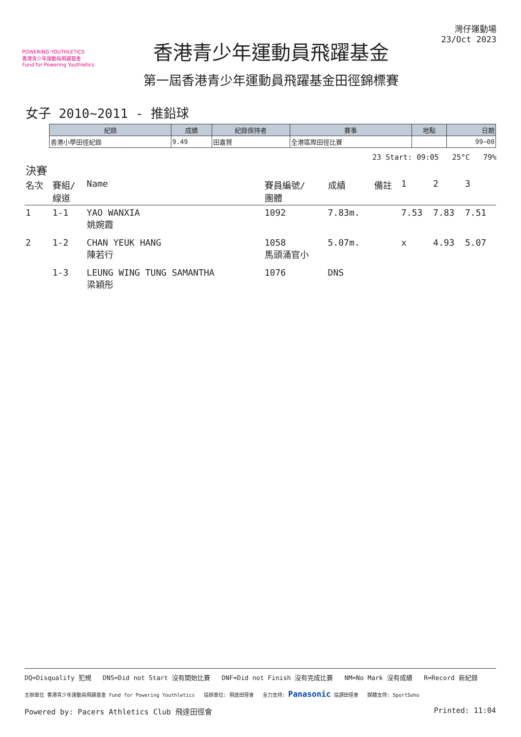POWERING YOUTHLETICS
香港青少年運動員飛躍基金
Fund for Powering Youthletics
香港青少年運動員飛躍基金
第一屆香港青少年運動員飛躍基金田徑錦標賽
灣仔運動場
23/Oct 2023
女子 2010~2011 - 推鉛球
| 紀錄 | 成績 | 紀錄保持者 | 賽事 | 地點 | 日期 |
| --- | --- | --- | --- | --- | --- |
| 香港小學田徑紀錄 | 9.49 | 田嘉賢 | 全港區際田徑比賽 | | 99~00 |
23 Start: 09:05 25°C 79%
決賽
| 名次 | 賽組/ 線道 | Name | 賽員編號/ 團體 | 成績 | 備註 | 1 | 2 | 3 |
| --- | --- | --- | --- | --- | --- | --- | --- | --- |
| 1 | 1-1 | YAO WANXIA 姚婉霞 | 1092 | 7.83m. | | 7.53 | 7.83 | 7.51 |
| 2 | 1-2 | CHAN YEUK HANG 陳若行 | 1058 馬頭涌官小 | 5.07m. | | x | 4.93 | 5.07 |
| | 1-3 | LEUNG WING TUNG SAMANTHA 梁穎彤 | 1076 | DNS | | | | |
DQ=Disqualify 犯規 DNS=Did not Start 沒有開始比賽 DNF=Did not Finish 沒有完成比賽 NM=No Mark 沒有成績 R=Record 新紀錄
主辦單位 香港青少年運動員飛躍基金 Fund for Powering Youthletics 協辦單位: 飛達田徑會 全力支持: Panasonic 協調田徑會 媒體支持: SportSoho
Powered by: Pacers Athletics Club 飛達田徑會 Printed: 11:04